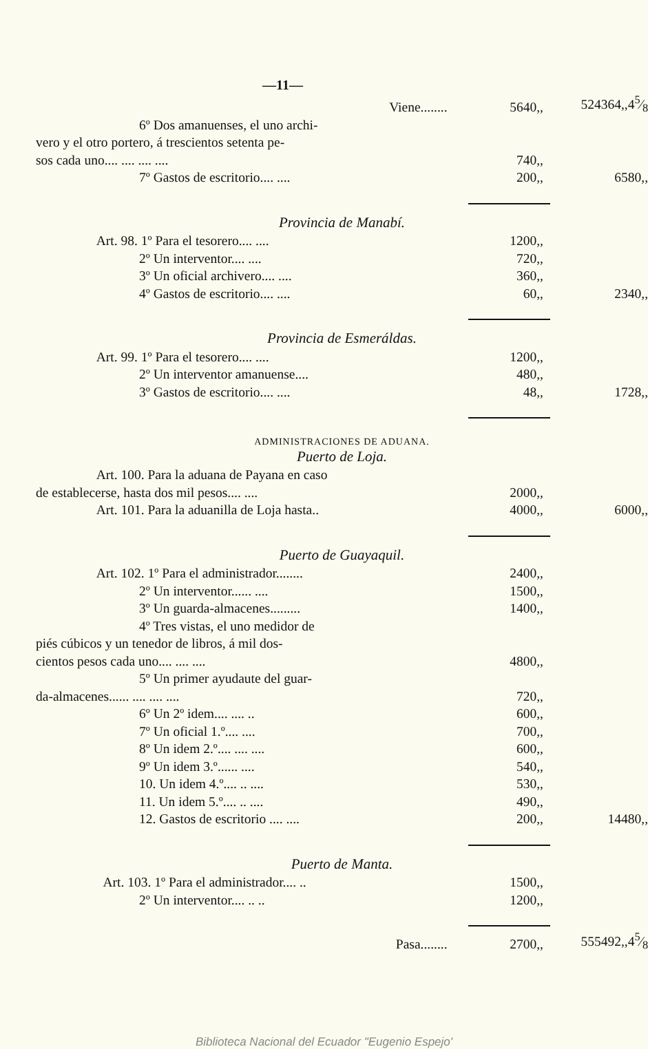—11—
| Viene........ | 5640,, | 524364,,45⁄8 |
| 6º Dos amanuenses, el uno archi- | | |
| vero y el otro portero, á trescientos setenta pe- | | |
| sos cada uno.... .... .... .... | 740,, | |
| 7º Gastos de escritorio.... .... | 200,, | 6580,, |
| Provincia de Manabí. | | |
| Art. 98. 1º Para el tesorero.... .... | 1200,, | |
| 2º Un interventor.... .... | 720,, | |
| 3º Un oficial archivero.... .... | 360,, | |
| 4º Gastos de escritorio.... .... | 60,, | 2340,, |
| Provincia de Esmeráldas. | | |
| Art. 99. 1º Para el tesorero.... .... | 1200,, | |
| 2º Un interventor amanuense.... | 480,, | |
| 3º Gastos de escritorio.... .... | 48,, | 1728,, |
| ADMINISTRACIONES DE ADUANA. | | |
| Puerto de Loja. | | |
| Art. 100. Para la aduana de Payana en caso | | |
| de establecerse, hasta dos mil pesos.... .... | 2000,, | |
| Art. 101. Para la aduanilla de Loja hasta.. | 4000,, | 6000,, |
| Puerto de Guayaquil. | | |
| Art. 102. 1º Para el administrador........ | 2400,, | |
| 2º Un interventor...... .... | 1500,, | |
| 3º Un guarda-almacenes......... | 1400,, | |
| 4º Tres vistas, el uno medidor de | | |
| piés cúbicos y un tenedor de libros, á mil dos- | | |
| cientos pesos cada uno.... .... .... | 4800,, | |
| 5º Un primer ayudaute del guar- | | |
| da-almacenes...... .... .... .... | 720,, | |
| 6º Un 2º idem.... .... .. | 600,, | |
| 7º Un oficial 1.º.... .... | 700,, | |
| 8º Un idem 2.º.... .... .... | 600,, | |
| 9º Un idem 3.º...... .... | 540,, | |
| 10. Un idem 4.º.... .. .... | 530,, | |
| 11. Un idem 5.º.... .. .... | 490,, | |
| 12. Gastos de escritorio .... .... | 200,, | 14480,, |
| Puerto de Manta. | | |
| Art. 103. 1º Para el administrador.... .. | 1500,, | |
| 2º Un interventor.... .. .. | 1200,, | |
| Pasa........ | 2700,, | 555492,,45⁄8 |
Biblioteca Nacional del Ecuador "Eugenio Espejo'